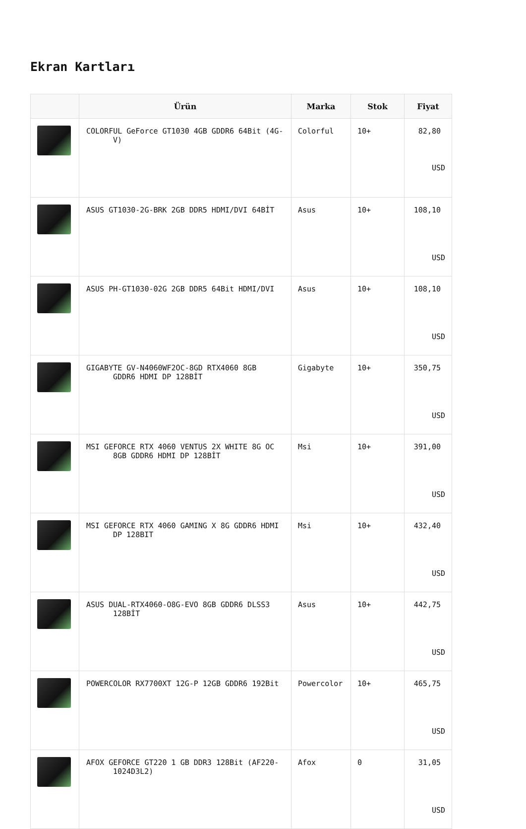Ekran Kartları
| | Ürün | Marka | Stok | Fiyat |
| --- | --- | --- | --- | --- |
| | COLORFUL GeForce GT1030 4GB GDDR6 64Bit (4G- V) | Colorful | 10+ | 82,80 USD |
| | ASUS GT1030-2G-BRK 2GB DDR5 HDMI/DVI 64BİT | Asus | 10+ | 108,10 USD |
| | ASUS PH-GT1030-02G 2GB DDR5 64Bit HDMI/DVI | Asus | 10+ | 108,10 USD |
| | GIGABYTE GV-N4060WF2OC-8GD RTX4060 8GB GDDR6 HDMI DP 128BİT | Gigabyte | 10+ | 350,75 USD |
| | MSI GEFORCE RTX 4060 VENTUS 2X WHITE 8G OC 8GB GDDR6 HDMI DP 128BİT | Msi | 10+ | 391,00 USD |
| | MSI GEFORCE RTX 4060 GAMING X 8G GDDR6 HDMI DP 128BIT | Msi | 10+ | 432,40 USD |
| | ASUS DUAL-RTX4060-O8G-EVO 8GB GDDR6 DLSS3 128BİT | Asus | 10+ | 442,75 USD |
| | POWERCOLOR RX7700XT 12G-P 12GB GDDR6 192Bit | Powercolor | 10+ | 465,75 USD |
| | AFOX GEFORCE GT220 1 GB DDR3 128Bit (AF220- 1024D3L2) | Afox | 0 | 31,05 USD |